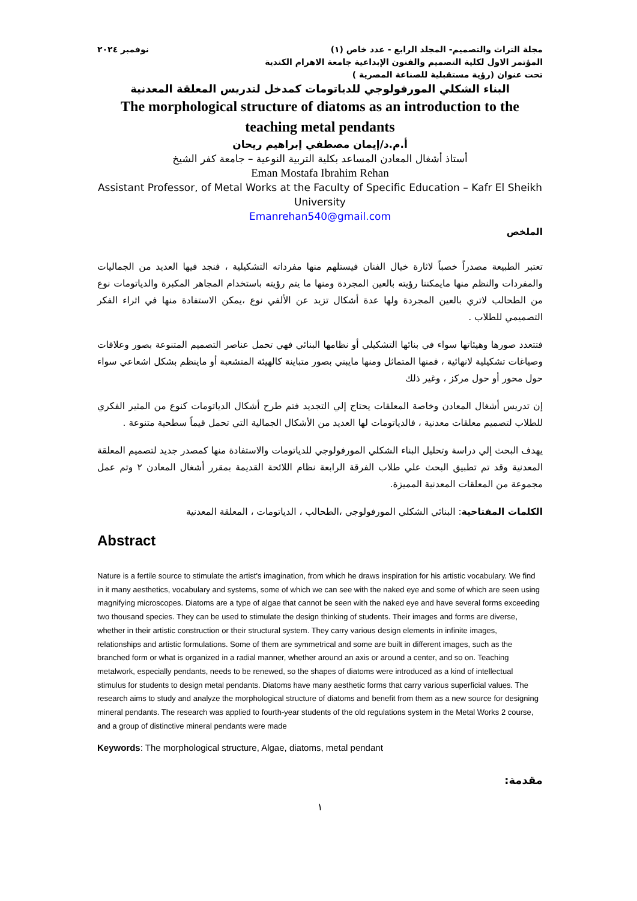مجلة التراث والتصميم- المجلد الرابع - عدد خاص (١) نوفمبر ٢٠٢٤
المؤتمر الاول لكلية التصميم والفنون الإبداعية جامعة الاهرام الكندية
تحت عنوان (رؤية مستقبلية للصناعة المصرية )
البناء الشكلي المورفولوجي للدياتومات كمدخل لتدريس المعلقة المعدنية
The morphological structure of diatoms as an introduction to the teaching metal pendants
أ.م.د/إيمان مصطفي إبراهيم ريحان
أستاذ أشغال المعادن المساعد بكلية التربية النوعية – جامعة كفر الشيخ
Eman Mostafa Ibrahim Rehan
Assistant Professor, of Metal Works at the Faculty of Specific Education – Kafr El Sheikh University
Emanrehan540@gmail.com
الملخص
تعتبر الطبيعة مصدراً خصباً لاثارة خيال الفنان فيستلهم منها مفرداته التشكيلية ، فنجد فيها العديد من الجماليات والمفردات والنظم منها مايمكننا رؤيته بالعين المجردة ومنها ما يتم رؤيته باستخدام المجاهر المكبرة والدياتومات نوع من الطحالب لاتري بالعين المجردة ولها عدة أشكال تزيد عن الألفي نوع ،يمكن الاستفادة منها في اثراء الفكر التصميمي للطلاب .
فتتعدد صورها وهيئاتها سواء في بنائها التشكيلي أو نظامها البنائي فهي تحمل عناصر التصميم المتنوعة بصور وعلاقات وصياغات تشكيلية لانهائية ، فمنها المتماثل ومنها مايبني بصور متباينة كالهيئة المتشعبة أو ماينظم بشكل اشعاعي سواء حول محور أو حول مركز ، وغير ذلك
إن تدريس أشغال المعادن وخاصة المعلقات يحتاج إلي التجديد فتم طرح أشكال الدياتومات كنوع من المثير الفكري للطلاب لتصميم معلقات معدنية ، فالدياتومات لها العديد من الأشكال الجمالية التي تحمل قيماً سطحية متنوعة .
يهدف البحث إلي دراسة وتحليل البناء الشكلي المورفولوجي للدياتومات والاستفادة منها كمصدر جديد لتصميم المعلقة المعدنية وقد تم تطبيق البحث علي طلاب الفرقة الرابعة نظام اللائحة القديمة بمقرر أشغال المعادن ٢ وتم عمل مجموعة من المعلقات المعدنية المميزة.
الكلمات المفتاحية: البنائي الشكلي المورفولوجي ،الطحالب ، الدياتومات ، المعلقة المعدنية
Abstract
Nature is a fertile source to stimulate the artist's imagination, from which he draws inspiration for his artistic vocabulary. We find in it many aesthetics, vocabulary and systems, some of which we can see with the naked eye and some of which are seen using magnifying microscopes. Diatoms are a type of algae that cannot be seen with the naked eye and have several forms exceeding two thousand species. They can be used to stimulate the design thinking of students. Their images and forms are diverse, whether in their artistic construction or their structural system. They carry various design elements in infinite images, relationships and artistic formulations. Some of them are symmetrical and some are built in different images, such as the branched form or what is organized in a radial manner, whether around an axis or around a center, and so on. Teaching metalwork, especially pendants, needs to be renewed, so the shapes of diatoms were introduced as a kind of intellectual stimulus for students to design metal pendants. Diatoms have many aesthetic forms that carry various superficial values. The research aims to study and analyze the morphological structure of diatoms and benefit from them as a new source for designing mineral pendants. The research was applied to fourth-year students of the old regulations system in the Metal Works 2 course, and a group of distinctive mineral pendants were made
Keywords: The morphological structure, Algae, diatoms, metal pendant
مقدمة:
١